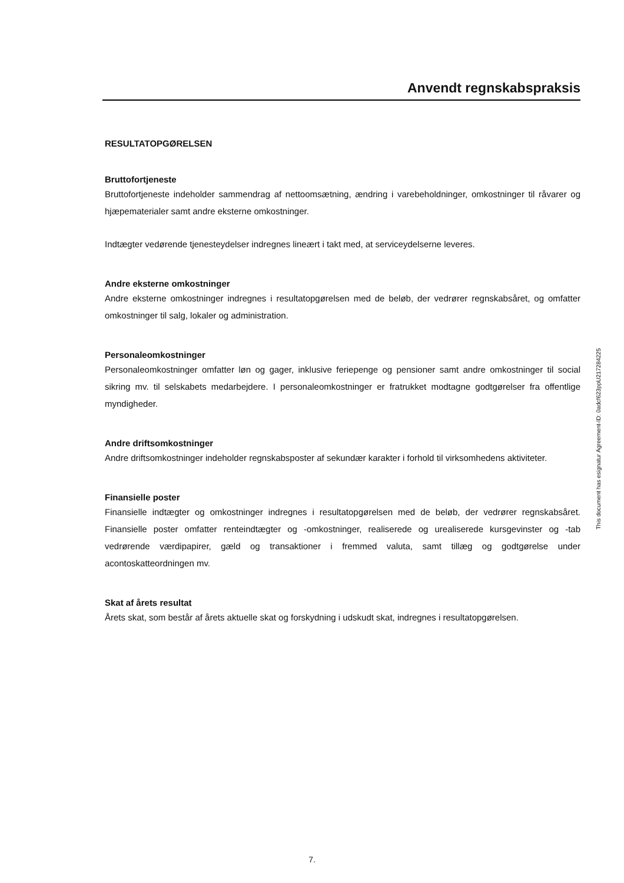Anvendt regnskabspraksis
RESULTATOPGØRELSEN
Bruttofortjeneste
Bruttofortjeneste indeholder sammendrag af nettoomsætning, ændring i varebeholdninger, omkostninger til råvarer og hjæpematerialer samt andre eksterne omkostninger.
Indtægter vedørende tjenesteydelser indregnes lineært i takt med, at serviceydelserne leveres.
Andre eksterne omkostninger
Andre eksterne omkostninger indregnes i resultatopgørelsen med de beløb, der vedrører regnskabsåret, og omfatter omkostninger til salg, lokaler og administration.
Personaleomkostninger
Personaleomkostninger omfatter løn og gager, inklusive feriepenge og pensioner samt andre omkostninger til social sikring mv. til selskabets medarbejdere. I personaleomkostninger er fratrukket modtagne godtgørelser fra offentlige myndigheder.
Andre driftsomkostninger
Andre driftsomkostninger indeholder regnskabsposter af sekundær karakter i forhold til virksomhedens aktiviteter.
Finansielle poster
Finansielle indtægter og omkostninger indregnes i resultatopgørelsen med de beløb, der vedrører regnskabsåret. Finansielle poster omfatter renteindtægter og -omkostninger, realiserede og urealiserede kursgevinster og -tab vedrørende værdipapirer, gæld og transaktioner i fremmed valuta, samt tillæg og godtgørelse under acontoskatteordningen mv.
Skat af årets resultat
Årets skat, som består af årets aktuelle skat og forskydning i udskudt skat, indregnes i resultatopgørelsen.
This document has esignatur Agreement-ID: 0adcf623ppU217284225
7.